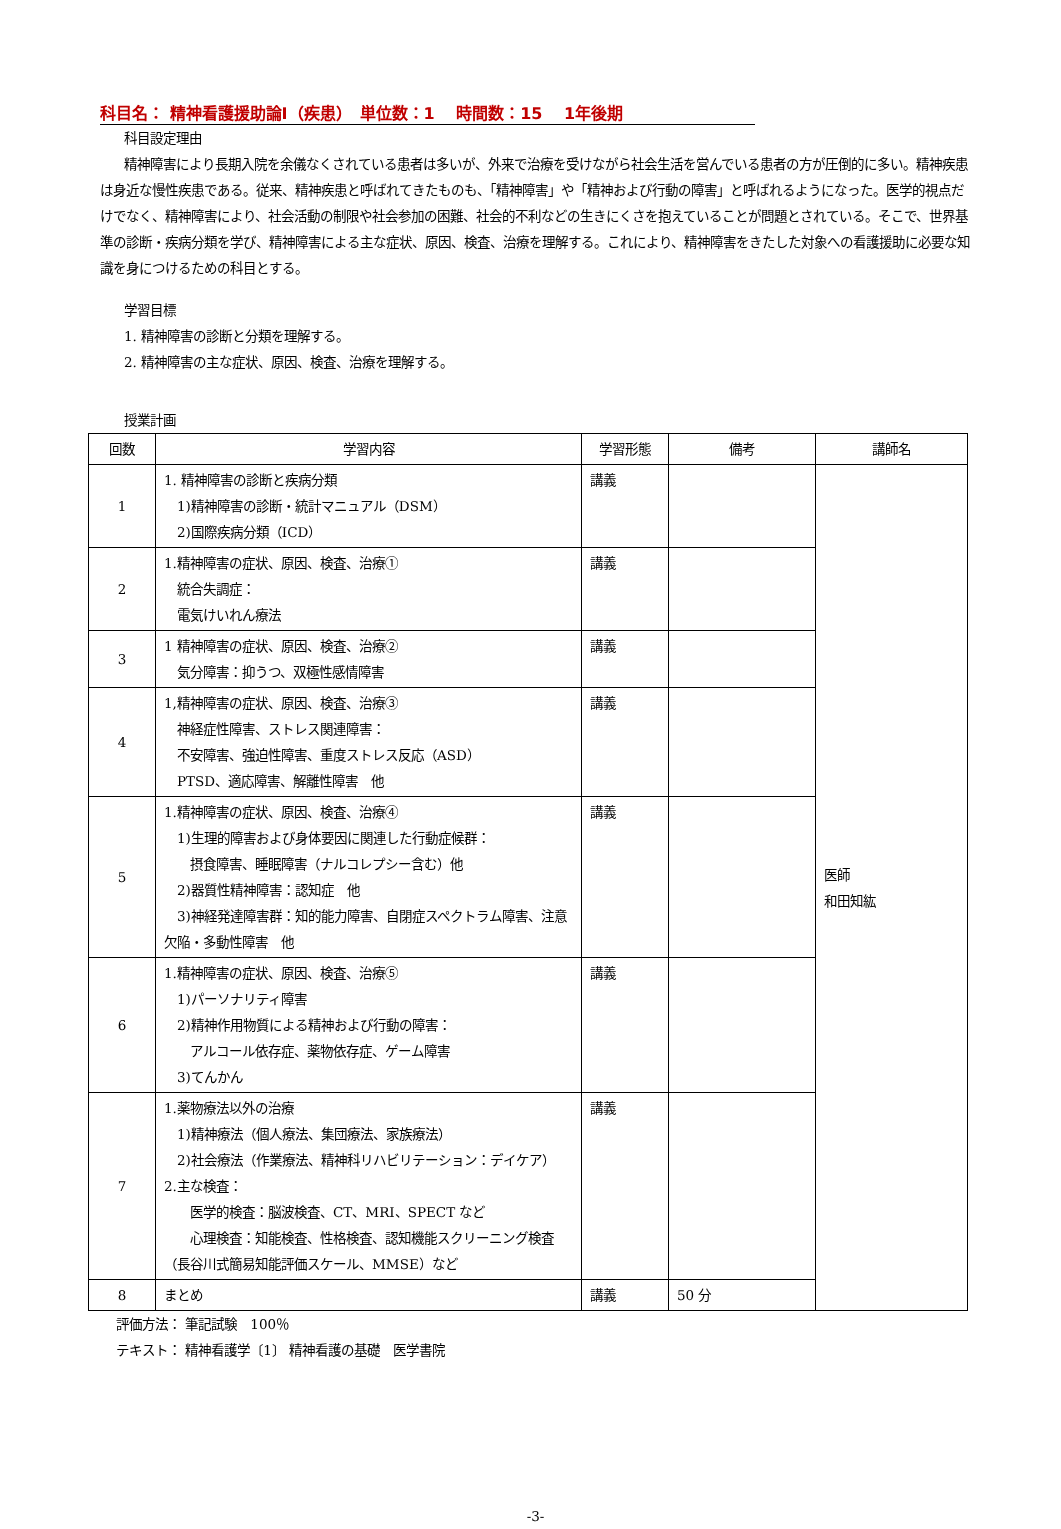科目名： 精神看護援助論Ⅰ（疾患）　単位数：1　 時間数：15　 1年後期
科目設定理由
精神障害により長期入院を余儀なくされている患者は多いが、外来で治療を受けながら社会生活を営んでいる患者の方が圧倒的に多い。精神疾患は身近な慢性疾患である。従来、精神疾患と呼ばれてきたものも、「精神障害」や「精神および行動の障害」と呼ばれるようになった。医学的視点だけでなく、精神障害により、社会活動の制限や社会参加の困難、社会的不利などの生きにくさを抱えていることが問題とされている。そこで、世界基準の診断・疾病分類を学び、精神障害による主な症状、原因、検査、治療を理解する。これにより、精神障害をきたした対象への看護援助に必要な知識を身につけるための科目とする。
学習目標
1. 精神障害の診断と分類を理解する。
2. 精神障害の主な症状、原因、検査、治療を理解する。
授業計画
| 回数 | 学習内容 | 学習形態 | 備考 | 講師名 |
| --- | --- | --- | --- | --- |
| 1 | 1. 精神障害の診断と疾病分類 1)精神障害の診断・統計マニュアル（DSM） 2)国際疾病分類（ICD） | 講義 | | 医師 和田知紘 |
| 2 | 1.精神障害の症状、原因、検査、治療① 統合失調症： 電気けいれん療法 | 講義 | | |
| 3 | 1 精神障害の症状、原因、検査、治療② 気分障害：抑うつ、双極性感情障害 | 講義 | | |
| 4 | 1,精神障害の症状、原因、検査、治療③ 神経症性障害、ストレス関連障害： 不安障害、強迫性障害、重度ストレス反応（ASD） PTSD、適応障害、解離性障害 他 | 講義 | | |
| 5 | 1.精神障害の症状、原因、検査、治療④ 1)生理的障害および身体要因に関連した行動症候群： 摂食障害、睡眠障害（ナルコレプシー含む）他 2)器質性精神障害：認知症 他 3)神経発達障害群：知的能力障害、自閉症スペクトラム障害、注意欠陥・多動性障害 他 | 講義 | | |
| 6 | 1.精神障害の症状、原因、検査、治療⑤ 1)パーソナリティ障害 2)精神作用物質による精神および行動の障害： アルコール依存症、薬物依存症、ゲーム障害 3)てんかん | 講義 | | |
| 7 | 1.薬物療法以外の治療 1)精神療法（個人療法、集団療法、家族療法） 2)社会療法（作業療法、精神科リハビリテーション：デイケア） 2.主な検査： 医学的検査：脳波検査、CT、MRI、SPECT など 心理検査：知能検査、性格検査、認知機能スクリーニング検査（長谷川式簡易知能評価スケール、MMSE）など | 講義 | | |
| 8 | まとめ | 講義 | 50 分 | |
評価方法： 筆記試験　100％
テキスト： 精神看護学〔1〕 精神看護の基礎　医学書院
-3-